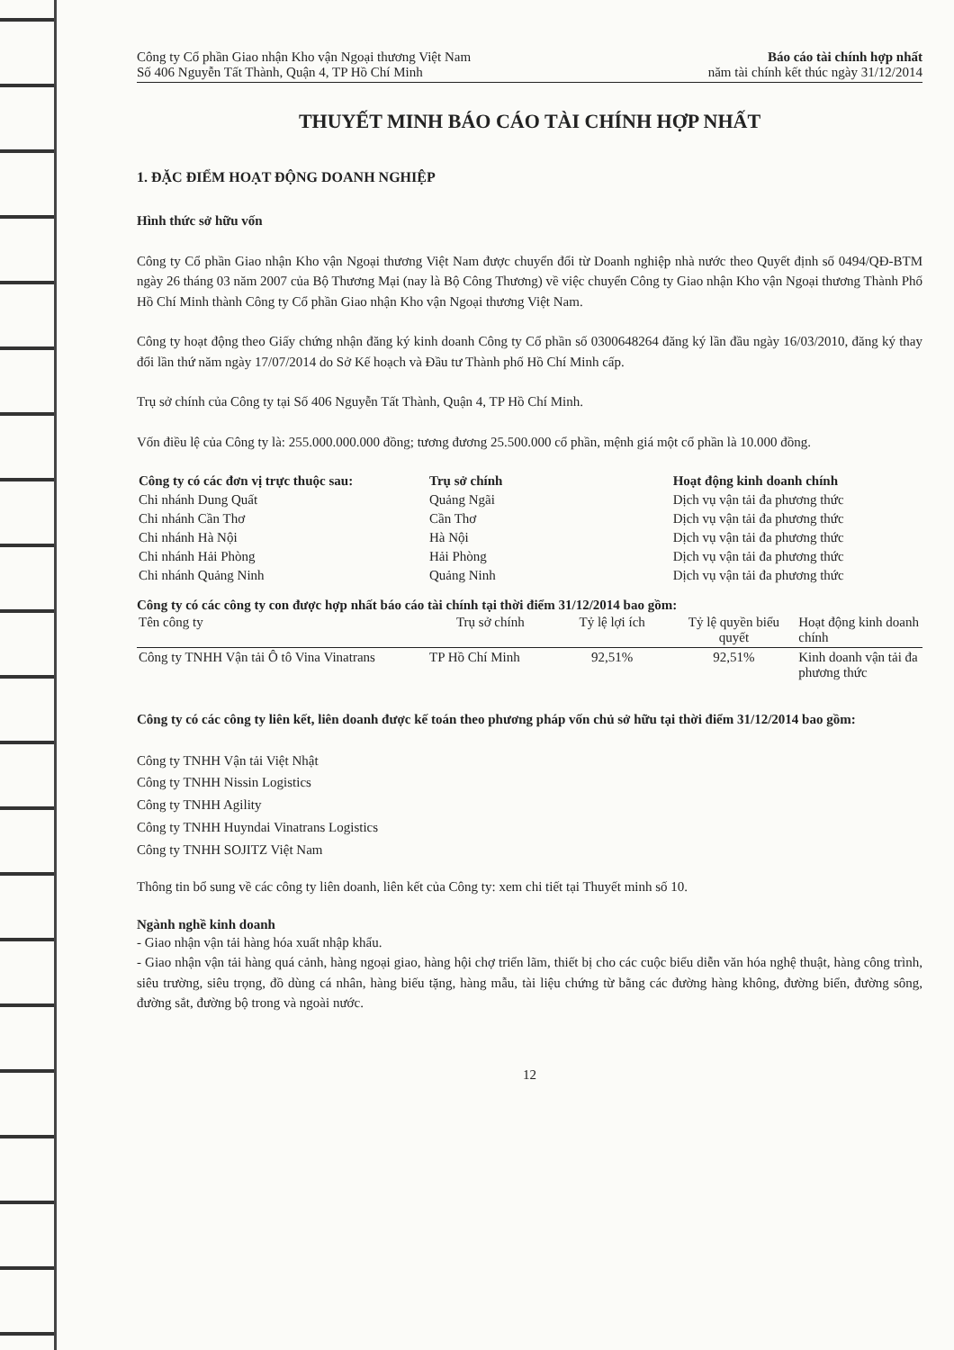Công ty Cổ phần Giao nhận Kho vận Ngoại thương Việt Nam
Số 406 Nguyễn Tất Thành, Quận 4, TP Hồ Chí Minh
Báo cáo tài chính hợp nhất
năm tài chính kết thúc ngày 31/12/2014
THUYẾT MINH BÁO CÁO TÀI CHÍNH HỢP NHẤT
1. ĐẶC ĐIỂM HOẠT ĐỘNG DOANH NGHIỆP
Hình thức sở hữu vốn
Công ty Cổ phần Giao nhận Kho vận Ngoại thương Việt Nam được chuyển đổi từ Doanh nghiệp nhà nước theo Quyết định số 0494/QĐ-BTM ngày 26 tháng 03 năm 2007 của Bộ Thương Mại (nay là Bộ Công Thương) về việc chuyển Công ty Giao nhận Kho vận Ngoại thương Thành Phố Hồ Chí Minh thành Công ty Cổ phần Giao nhận Kho vận Ngoại thương Việt Nam.
Công ty hoạt động theo Giấy chứng nhận đăng ký kinh doanh Công ty Cổ phần số 0300648264 đăng ký lần đầu ngày 16/03/2010, đăng ký thay đổi lần thứ năm ngày 17/07/2014 do Sở Kế hoạch và Đầu tư Thành phố Hồ Chí Minh cấp.
Trụ sở chính của Công ty tại Số 406 Nguyễn Tất Thành, Quận 4, TP Hồ Chí Minh.
Vốn điều lệ của Công ty là: 255.000.000.000 đồng; tương đương 25.500.000 cổ phần, mệnh giá một cổ phần là 10.000 đồng.
| Công ty có các đơn vị trực thuộc sau: | Trụ sở chính | Hoạt động kinh doanh chính |
| --- | --- | --- |
| Chi nhánh Dung Quất | Quảng Ngãi | Dịch vụ vận tải đa phương thức |
| Chi nhánh Cần Thơ | Cần Thơ | Dịch vụ vận tải đa phương thức |
| Chi nhánh Hà Nội | Hà Nội | Dịch vụ vận tải đa phương thức |
| Chi nhánh Hải Phòng | Hải Phòng | Dịch vụ vận tải đa phương thức |
| Chi nhánh Quảng Ninh | Quảng Ninh | Dịch vụ vận tải đa phương thức |
Công ty có các công ty con được hợp nhất báo cáo tài chính tại thời điểm 31/12/2014 bao gồm:
| Tên công ty | Trụ sở chính | Tỷ lệ lợi ích | Tỷ lệ quyền biểu quyết | Hoạt động kinh doanh chính |
| --- | --- | --- | --- | --- |
| Công ty TNHH Vận tải Ô tô Vina Vinatrans | TP Hồ Chí Minh | 92,51% | 92,51% | Kinh doanh vận tải đa phương thức |
Công ty có các công ty liên kết, liên doanh được kế toán theo phương pháp vốn chủ sở hữu tại thời điểm 31/12/2014 bao gồm:
Công ty TNHH Vận tải Việt Nhật
Công ty TNHH Nissin Logistics
Công ty TNHH Agility
Công ty TNHH Huyndai Vinatrans Logistics
Công ty TNHH SOJITZ Việt Nam
Thông tin bổ sung về các công ty liên doanh, liên kết của Công ty: xem chi tiết tại Thuyết minh số 10.
Ngành nghề kinh doanh
- Giao nhận vận tải hàng hóa xuất nhập khẩu.
- Giao nhận vận tải hàng quá cảnh, hàng ngoại giao, hàng hội chợ triển lãm, thiết bị cho các cuộc biểu diễn văn hóa nghệ thuật, hàng công trình, siêu trường, siêu trọng, đồ dùng cá nhân, hàng biếu tặng, hàng mẫu, tài liệu chứng từ bằng các đường hàng không, đường biển, đường sông, đường sắt, đường bộ trong và ngoài nước.
12